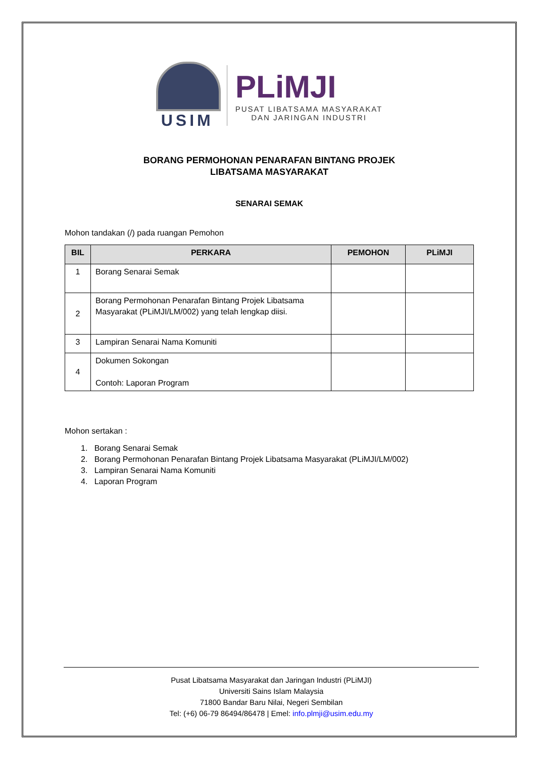USIM
PLiMJI
PUSAT LIBATSAMA MASYARAKAT
DAN JARINGAN INDUSTRI
BORANG PERMOHONAN PENARAFAN BINTANG PROJEK
LIBATSAMA MASYARAKAT
SENARAI SEMAK
Mohon tandakan (/) pada ruangan Pemohon
| BIL | PERKARA | PEMOHON | PLiMJI |
| --- | --- | --- | --- |
| 1 | Borang Senarai Semak | | |
| 2 | Borang Permohonan Penarafan Bintang Projek Libatsama Masyarakat (PLiMJI/LM/002) yang telah lengkap diisi. | | |
| 3 | Lampiran Senarai Nama Komuniti | | |
| 4 | Dokumen Sokongan Contoh: Laporan Program | | |
Mohon sertakan :
1. Borang Senarai Semak
2. Borang Permohonan Penarafan Bintang Projek Libatsama Masyarakat (PLiMJI/LM/002)
3. Lampiran Senarai Nama Komuniti
4. Laporan Program
Pusat Libatsama Masyarakat dan Jaringan Industri (PLiMJI)
Universiti Sains Islam Malaysia
71800 Bandar Baru Nilai, Negeri Sembilan
Tel: (+6) 06-79 86494/86478 | Emel: info.plmji@usim.edu.my